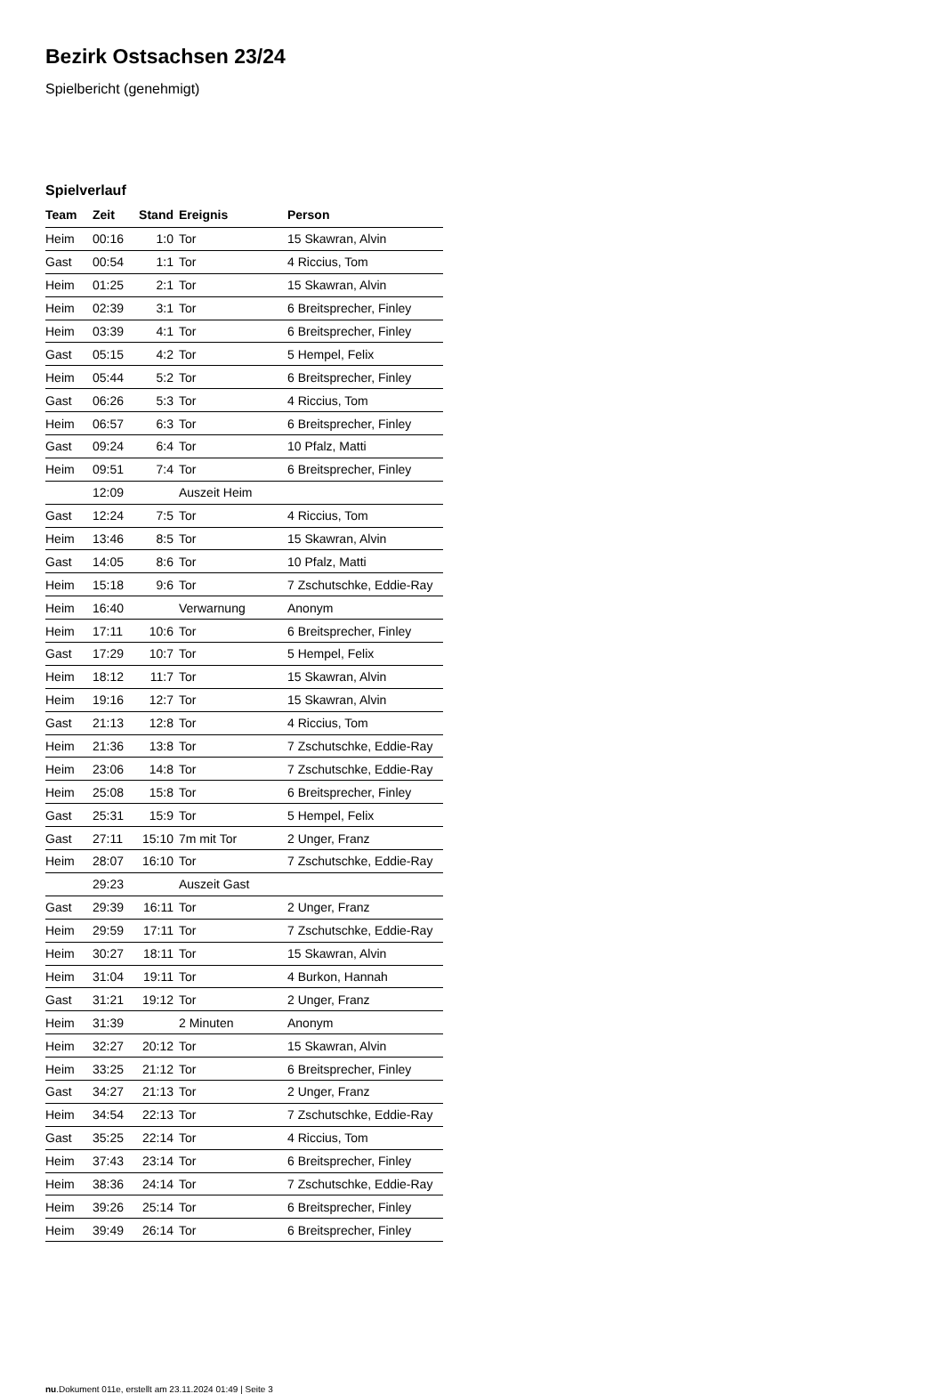Bezirk Ostsachsen 23/24
Spielbericht (genehmigt)
Spielverlauf
| Team | Zeit | Stand | Ereignis | Person |
| --- | --- | --- | --- | --- |
| Heim | 00:16 | 1:0 | Tor | 15 Skawran, Alvin |
| Gast | 00:54 | 1:1 | Tor | 4 Riccius, Tom |
| Heim | 01:25 | 2:1 | Tor | 15 Skawran, Alvin |
| Heim | 02:39 | 3:1 | Tor | 6 Breitsprecher, Finley |
| Heim | 03:39 | 4:1 | Tor | 6 Breitsprecher, Finley |
| Gast | 05:15 | 4:2 | Tor | 5 Hempel, Felix |
| Heim | 05:44 | 5:2 | Tor | 6 Breitsprecher, Finley |
| Gast | 06:26 | 5:3 | Tor | 4 Riccius, Tom |
| Heim | 06:57 | 6:3 | Tor | 6 Breitsprecher, Finley |
| Gast | 09:24 | 6:4 | Tor | 10 Pfalz, Matti |
| Heim | 09:51 | 7:4 | Tor | 6 Breitsprecher, Finley |
| | 12:09 | | Auszeit Heim | |
| Gast | 12:24 | 7:5 | Tor | 4 Riccius, Tom |
| Heim | 13:46 | 8:5 | Tor | 15 Skawran, Alvin |
| Gast | 14:05 | 8:6 | Tor | 10 Pfalz, Matti |
| Heim | 15:18 | 9:6 | Tor | 7 Zschutschke, Eddie-Ray |
| Heim | 16:40 | | Verwarnung | Anonym |
| Heim | 17:11 | 10:6 | Tor | 6 Breitsprecher, Finley |
| Gast | 17:29 | 10:7 | Tor | 5 Hempel, Felix |
| Heim | 18:12 | 11:7 | Tor | 15 Skawran, Alvin |
| Heim | 19:16 | 12:7 | Tor | 15 Skawran, Alvin |
| Gast | 21:13 | 12:8 | Tor | 4 Riccius, Tom |
| Heim | 21:36 | 13:8 | Tor | 7 Zschutschke, Eddie-Ray |
| Heim | 23:06 | 14:8 | Tor | 7 Zschutschke, Eddie-Ray |
| Heim | 25:08 | 15:8 | Tor | 6 Breitsprecher, Finley |
| Gast | 25:31 | 15:9 | Tor | 5 Hempel, Felix |
| Gast | 27:11 | 15:10 | 7m mit Tor | 2 Unger, Franz |
| Heim | 28:07 | 16:10 | Tor | 7 Zschutschke, Eddie-Ray |
| | 29:23 | | Auszeit Gast | |
| Gast | 29:39 | 16:11 | Tor | 2 Unger, Franz |
| Heim | 29:59 | 17:11 | Tor | 7 Zschutschke, Eddie-Ray |
| Heim | 30:27 | 18:11 | Tor | 15 Skawran, Alvin |
| Heim | 31:04 | 19:11 | Tor | 4 Burkon, Hannah |
| Gast | 31:21 | 19:12 | Tor | 2 Unger, Franz |
| Heim | 31:39 | | 2 Minuten | Anonym |
| Heim | 32:27 | 20:12 | Tor | 15 Skawran, Alvin |
| Heim | 33:25 | 21:12 | Tor | 6 Breitsprecher, Finley |
| Gast | 34:27 | 21:13 | Tor | 2 Unger, Franz |
| Heim | 34:54 | 22:13 | Tor | 7 Zschutschke, Eddie-Ray |
| Gast | 35:25 | 22:14 | Tor | 4 Riccius, Tom |
| Heim | 37:43 | 23:14 | Tor | 6 Breitsprecher, Finley |
| Heim | 38:36 | 24:14 | Tor | 7 Zschutschke, Eddie-Ray |
| Heim | 39:26 | 25:14 | Tor | 6 Breitsprecher, Finley |
| Heim | 39:49 | 26:14 | Tor | 6 Breitsprecher, Finley |
nu.Dokument 011e, erstellt am 23.11.2024 01:49 | Seite 3